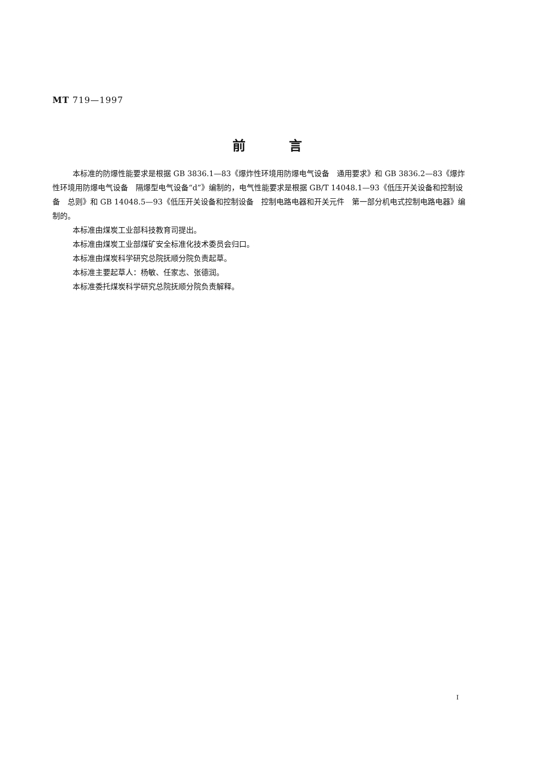MT 719—1997
前　　　言
本标准的防爆性能要求是根据 GB 3836.1—83《爆炸性环境用防爆电气设备　通用要求》和 GB 3836.2—83《爆炸性环境用防爆电气设备　隔爆型电气设备“d”》编制的，电气性能要求是根据 GB/T 14048.1—93《低压开关设备和控制设备　总则》和 GB 14048.5—93《低压开关设备和控制设备　控制电路电器和开关元件　第一部分机电式控制电路电器》编制的。
本标准由煤炭工业部科技教育司提出。
本标准由煤炭工业部煤矿安全标准化技术委员会归口。
本标准由煤炭科学研究总院抚顺分院负责起草。
本标准主要起草人：杨敏、任家志、张德润。
本标准委托煤炭科学研究总院抚顺分院负责解释。
I